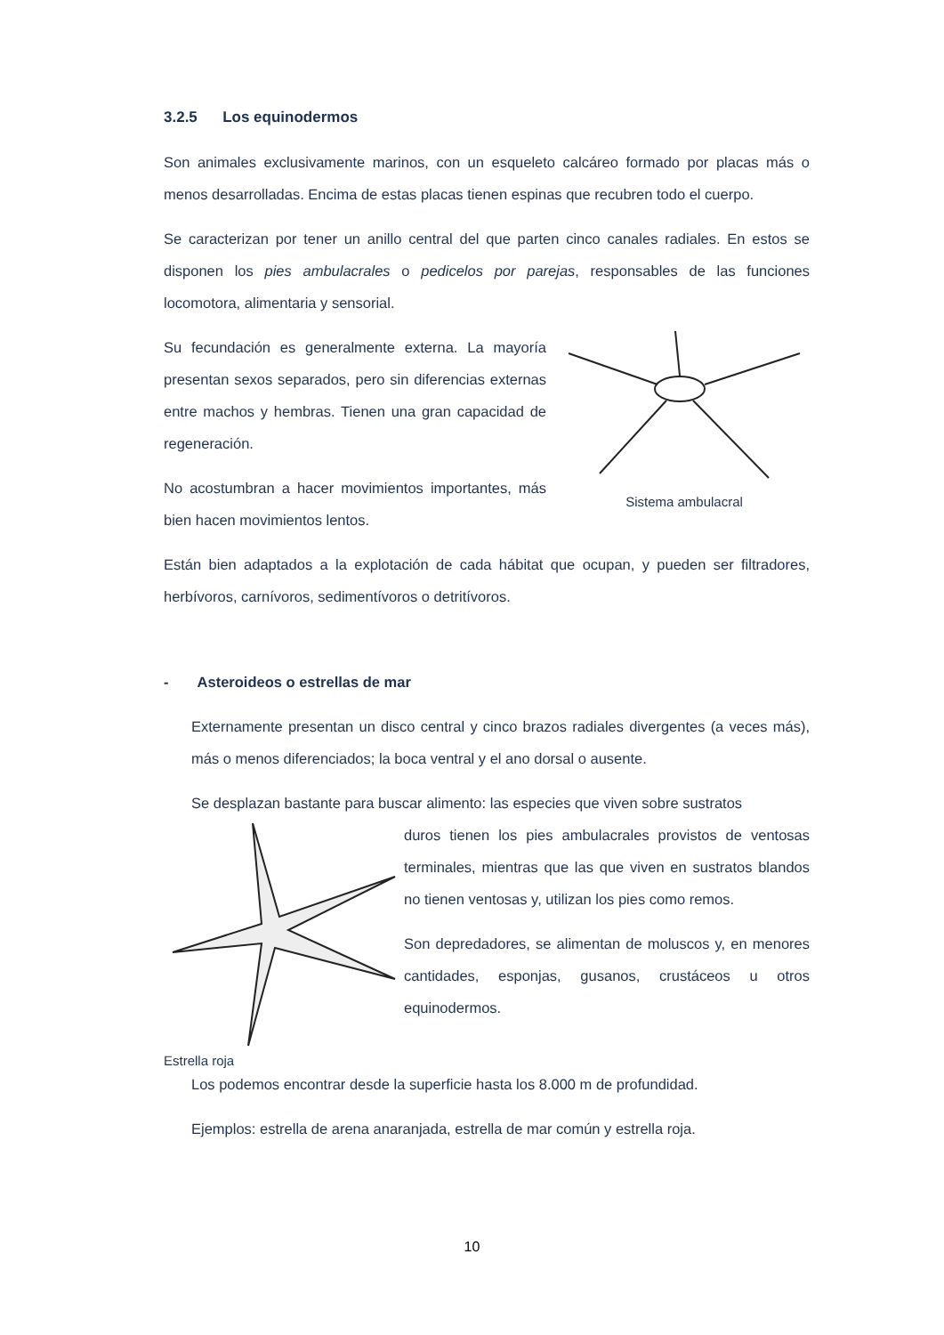3.2.5 Los equinodermos
Son animales exclusivamente marinos, con un esqueleto calcáreo formado por placas más o menos desarrolladas. Encima de estas placas tienen espinas que recubren todo el cuerpo.
Se caracterizan por tener un anillo central del que parten cinco canales radiales. En estos se disponen los pies ambulacrales o pedicelos por parejas, responsables de las funciones locomotora, alimentaria y sensorial.
Su fecundación es generalmente externa. La mayoría presentan sexos separados, pero sin diferencias externas entre machos y hembras. Tienen una gran capacidad de regeneración.
No acostumbran a hacer movimientos importantes, más bien hacen movimientos lentos.
Sistema ambulacral
Están bien adaptados a la explotación de cada hábitat que ocupan, y pueden ser filtradores, herbívoros, carnívoros, sedimentívoros o detritívoros.
- Asteroideos o estrellas de mar
Externamente presentan un disco central y cinco brazos radiales divergentes (a veces más), más o menos diferenciados; la boca ventral y el ano dorsal o ausente.
Se desplazan bastante para buscar alimento: las especies que viven sobre sustratos
Estrella roja
duros tienen los pies ambulacrales provistos de ventosas terminales, mientras que las que viven en sustratos blandos no tienen ventosas y, utilizan los pies como remos.
Son depredadores, se alimentan de moluscos y, en menores cantidades, esponjas, gusanos, crustáceos u otros equinodermos.
Los podemos encontrar desde la superficie hasta los 8.000 m de profundidad.
Ejemplos: estrella de arena anaranjada, estrella de mar común y estrella roja.
10